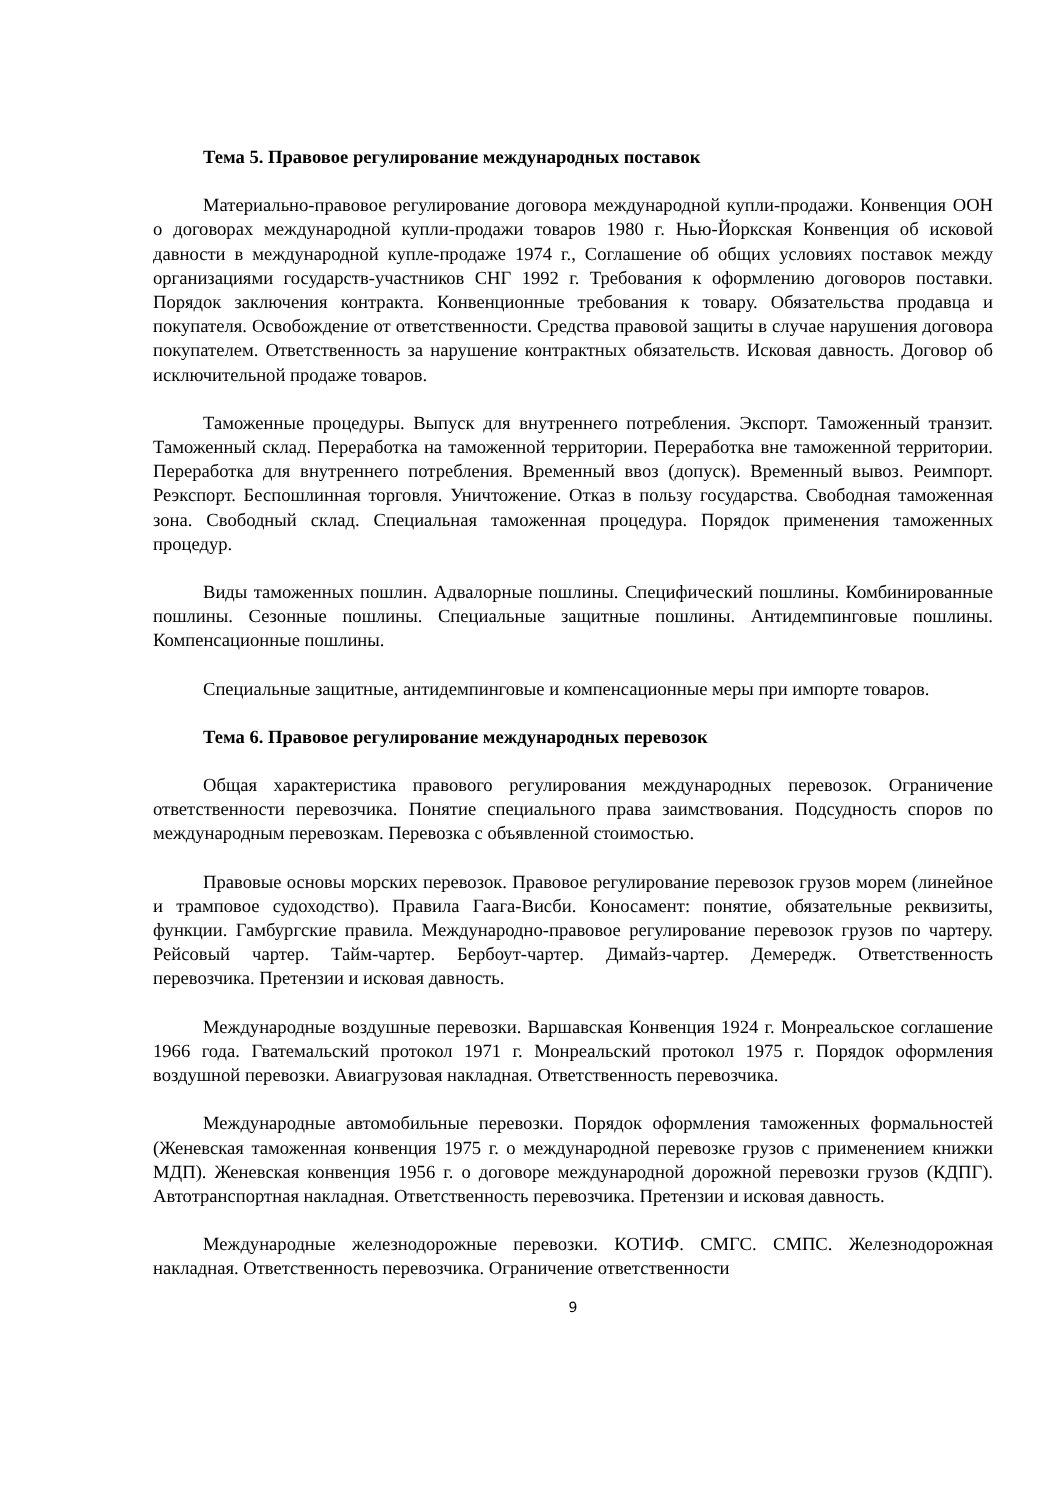Тема 5. Правовое регулирование международных поставок
Материально-правовое регулирование договора международной купли-продажи. Конвенция ООН о договорах международной купли-продажи товаров 1980 г. Нью-Йоркская Конвенция об исковой давности в международной купле-продаже 1974 г., Соглашение об общих условиях поставок между организациями государств-участников СНГ 1992 г. Требования к оформлению договоров поставки. Порядок заключения контракта. Конвенционные требования к товару. Обязательства продавца и покупателя. Освобождение от ответственности. Средства правовой защиты в случае нарушения договора покупателем. Ответственность за нарушение контрактных обязательств. Исковая давность. Договор об исключительной продаже товаров.
Таможенные процедуры. Выпуск для внутреннего потребления. Экспорт. Таможенный транзит. Таможенный склад. Переработка на таможенной территории. Переработка вне таможенной территории. Переработка для внутреннего потребления. Временный ввоз (допуск). Временный вывоз. Реимпорт. Реэкспорт. Беспошлинная торговля. Уничтожение. Отказ в пользу государства. Свободная таможенная зона. Свободный склад. Специальная таможенная процедура. Порядок применения таможенных процедур.
Виды таможенных пошлин. Адвалорные пошлины. Специфический пошлины. Комбинированные пошлины. Сезонные пошлины. Специальные защитные пошлины. Антидемпинговые пошлины. Компенсационные пошлины.
Специальные защитные, антидемпинговые и компенсационные меры при импорте товаров.
Тема 6. Правовое регулирование международных перевозок
Общая характеристика правового регулирования международных перевозок. Ограничение ответственности перевозчика. Понятие специального права заимствования. Подсудность споров по международным перевозкам. Перевозка с объявленной стоимостью.
Правовые основы морских перевозок. Правовое регулирование перевозок грузов морем (линейное и трамповое судоходство). Правила Гаага-Висби. Коносамент: понятие, обязательные реквизиты, функции. Гамбургские правила. Международно-правовое регулирование перевозок грузов по чартеру. Рейсовый чартер. Тайм-чартер. Бербоут-чартер. Димайз-чартер. Демередж. Ответственность перевозчика. Претензии и исковая давность.
Международные воздушные перевозки. Варшавская Конвенция 1924 г. Монреальское соглашение 1966 года. Гватемальский протокол 1971 г. Монреальский протокол 1975 г. Порядок оформления воздушной перевозки. Авиагрузовая накладная. Ответственность перевозчика.
Международные автомобильные перевозки. Порядок оформления таможенных формальностей (Женевская таможенная конвенция 1975 г. о международной перевозке грузов с применением книжки МДП). Женевская конвенция 1956 г. о договоре международной дорожной перевозки грузов (КДПГ). Автотранспортная накладная. Ответственность перевозчика. Претензии и исковая давность.
Международные железнодорожные перевозки. КОТИФ. СМГС. СМПС. Железнодорожная накладная. Ответственность перевозчика. Ограничение ответственности
9